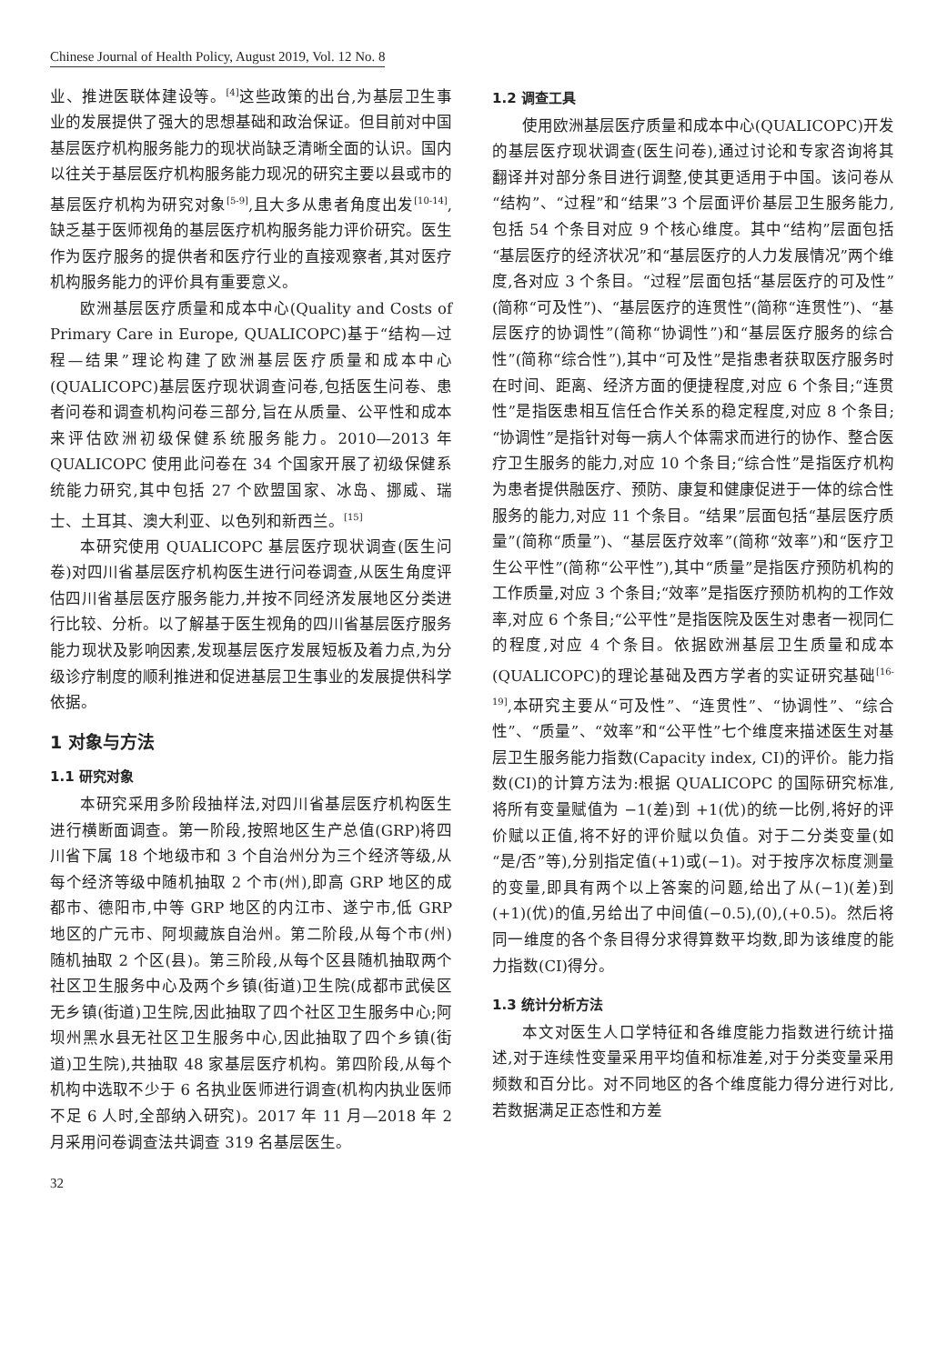Chinese Journal of Health Policy, August 2019, Vol. 12 No. 8
业、推进医联体建设等。<sup>[4]</sup>这些政策的出台,为基层卫生事业的发展提供了强大的思想基础和政治保证。但目前对中国基层医疗机构服务能力的现状尚缺乏清晰全面的认识。国内以往关于基层医疗机构服务能力现况的研究主要以县或市的基层医疗机构为研究对象<sup>[5-9]</sup>,且大多从患者角度出发<sup>[10-14]</sup>,缺乏基于医师视角的基层医疗机构服务能力评价研究。医生作为医疗服务的提供者和医疗行业的直接观察者,其对医疗机构服务能力的评价具有重要意义。
欧洲基层医疗质量和成本中心(Quality and Costs of Primary Care in Europe, QUALICOPC)基于“结构—过程—结果”理论构建了欧洲基层医疗质量和成本中心(QUALICOPC)基层医疗现状调查问卷,包括医生问卷、患者问卷和调查机构问卷三部分,旨在从质量、公平性和成本来评估欧洲初级保健系统服务能力。2010—2013 年 QUALICOPC 使用此问卷在 34 个国家开展了初级保健系统能力研究,其中包括 27 个欧盟国家、冰岛、挪威、瑞士、土耳其、澳大利亚、以色列和新西兰。<sup>[15]</sup>
本研究使用 QUALICOPC 基层医疗现状调查(医生问卷)对四川省基层医疗机构医生进行问卷调查,从医生角度评估四川省基层医疗服务能力,并按不同经济发展地区分类进行比较、分析。以了解基于医生视角的四川省基层医疗服务能力现状及影响因素,发现基层医疗发展短板及着力点,为分级诊疗制度的顺利推进和促进基层卫生事业的发展提供科学依据。
1 对象与方法
1.1 研究对象
本研究采用多阶段抽样法,对四川省基层医疗机构医生进行横断面调查。第一阶段,按照地区生产总值(GRP)将四川省下属 18 个地级市和 3 个自治州分为三个经济等级,从每个经济等级中随机抽取 2 个市(州),即高 GRP 地区的成都市、德阳市,中等 GRP 地区的内江市、遂宁市,低 GRP 地区的广元市、阿坝藏族自治州。第二阶段,从每个市(州)随机抽取 2 个区(县)。第三阶段,从每个区县随机抽取两个社区卫生服务中心及两个乡镇(街道)卫生院(成都市武侯区无乡镇(街道)卫生院,因此抽取了四个社区卫生服务中心;阿坝州黑水县无社区卫生服务中心,因此抽取了四个乡镇(街道)卫生院),共抽取 48 家基层医疗机构。第四阶段,从每个机构中选取不少于 6 名执业医师进行调查(机构内执业医师不足 6 人时,全部纳入研究)。2017 年 11 月—2018 年 2 月采用问卷调查法共调查 319 名基层医生。
1.2 调查工具
使用欧洲基层医疗质量和成本中心(QUALICOPC)开发的基层医疗现状调查(医生问卷),通过讨论和专家咨询将其翻译并对部分条目进行调整,使其更适用于中国。该问卷从“结构”、“过程”和“结果”3 个层面评价基层卫生服务能力,包括 54 个条目对应 9 个核心维度。其中“结构”层面包括“基层医疗的经济状况”和“基层医疗的人力发展情况”两个维度,各对应 3 个条目。“过程”层面包括“基层医疗的可及性”(简称“可及性”)、“基层医疗的连贯性”(简称“连贯性”)、“基层医疗的协调性”(简称“协调性”)和“基层医疗服务的综合性”(简称“综合性”),其中“可及性”是指患者获取医疗服务时在时间、距离、经济方面的便捷程度,对应 6 个条目;“连贯性”是指医患相互信任合作关系的稳定程度,对应 8 个条目;“协调性”是指针对每一病人个体需求而进行的协作、整合医疗卫生服务的能力,对应 10 个条目;“综合性”是指医疗机构为患者提供融医疗、预防、康复和健康促进于一体的综合性服务的能力,对应 11 个条目。“结果”层面包括“基层医疗质量”(简称“质量”)、“基层医疗效率”(简称“效率”)和“医疗卫生公平性”(简称“公平性”),其中“质量”是指医疗预防机构的工作质量,对应 3 个条目;“效率”是指医疗预防机构的工作效率,对应 6 个条目;“公平性”是指医院及医生对患者一视同仁的程度,对应 4 个条目。依据欧洲基层卫生质量和成本(QUALICOPC)的理论基础及西方学者的实证研究基础<sup>[16-19]</sup>,本研究主要从“可及性”、“连贯性”、“协调性”、“综合性”、“质量”、“效率”和“公平性”七个维度来描述医生对基层卫生服务能力指数(Capacity index, CI)的评价。能力指数(CI)的计算方法为:根据 QUALICOPC 的国际研究标准,将所有变量赋值为 −1(差)到 +1(优)的统一比例,将好的评价赋以正值,将不好的评价赋以负值。对于二分类变量(如“是/否”等),分别指定值(+1)或(−1)。对于按序次标度测量的变量,即具有两个以上答案的问题,给出了从(−1)(差)到(+1)(优)的值,另给出了中间值(−0.5),(0),(+0.5)。然后将同一维度的各个条目得分求得算数平均数,即为该维度的能力指数(CI)得分。
1.3 统计分析方法
本文对医生人口学特征和各维度能力指数进行统计描述,对于连续性变量采用平均值和标准差,对于分类变量采用频数和百分比。对不同地区的各个维度能力得分进行对比,若数据满足正态性和方差
32